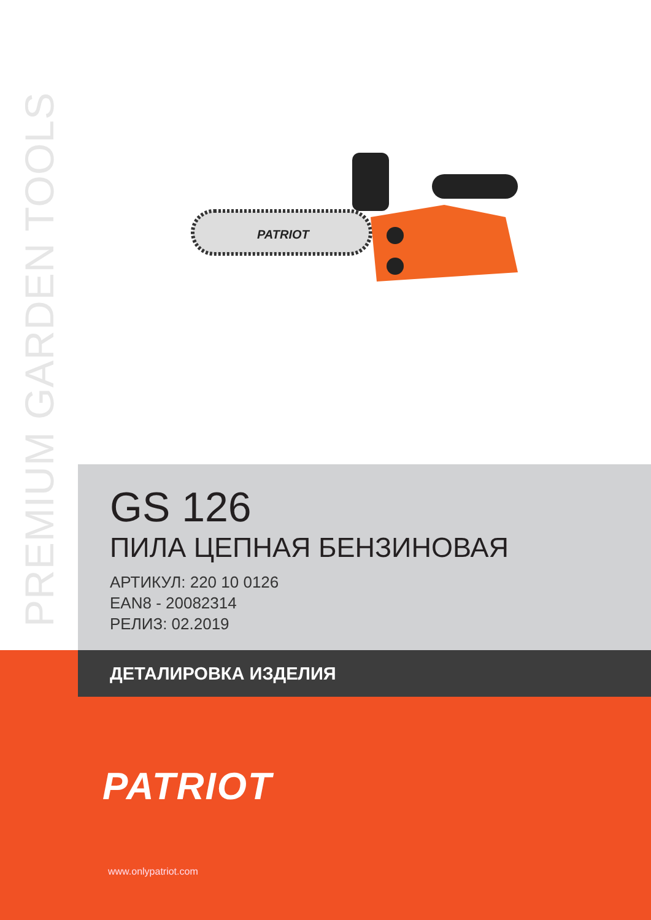PREMIUM GARDEN TOOLS
PATRIOT
GS 126
ПИЛА ЦЕПНАЯ БЕНЗИНОВАЯ
АРТИКУЛ: 220 10 0126
EAN8 - 20082314
РЕЛИЗ: 02.2019
ДЕТАЛИРОВКА ИЗДЕЛИЯ
PATRIOT
www.onlypatriot.com